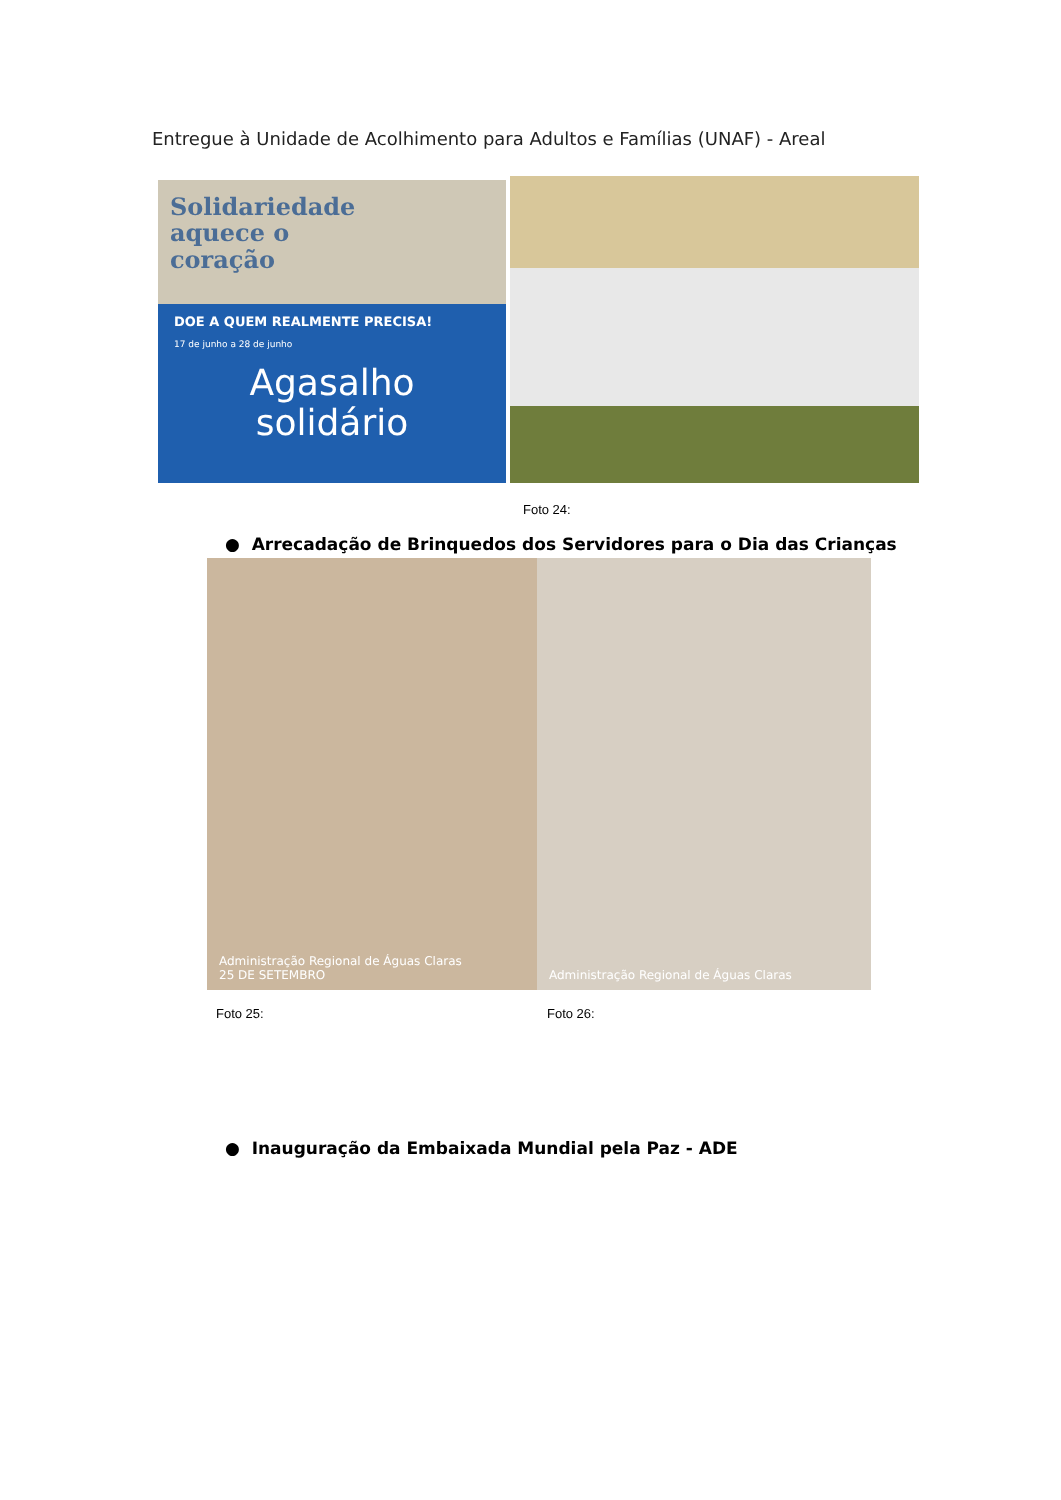Entregue à Unidade de Acolhimento para Adultos e Famílias (UNAF) - Areal
Solidariedade
aquece o
coração
DOE A QUEM REALMENTE PRECISA!
17 de junho a 28 de junho
Agasalho
solidário
Foto 24:
● Arrecadação de Brinquedos dos Servidores para o Dia das Crianças
Administração Regional de Águas Claras
25 DE SETEMBRO
Administração Regional de Águas Claras
Foto 25: Foto 26:
● Inauguração da Embaixada Mundial pela Paz - ADE